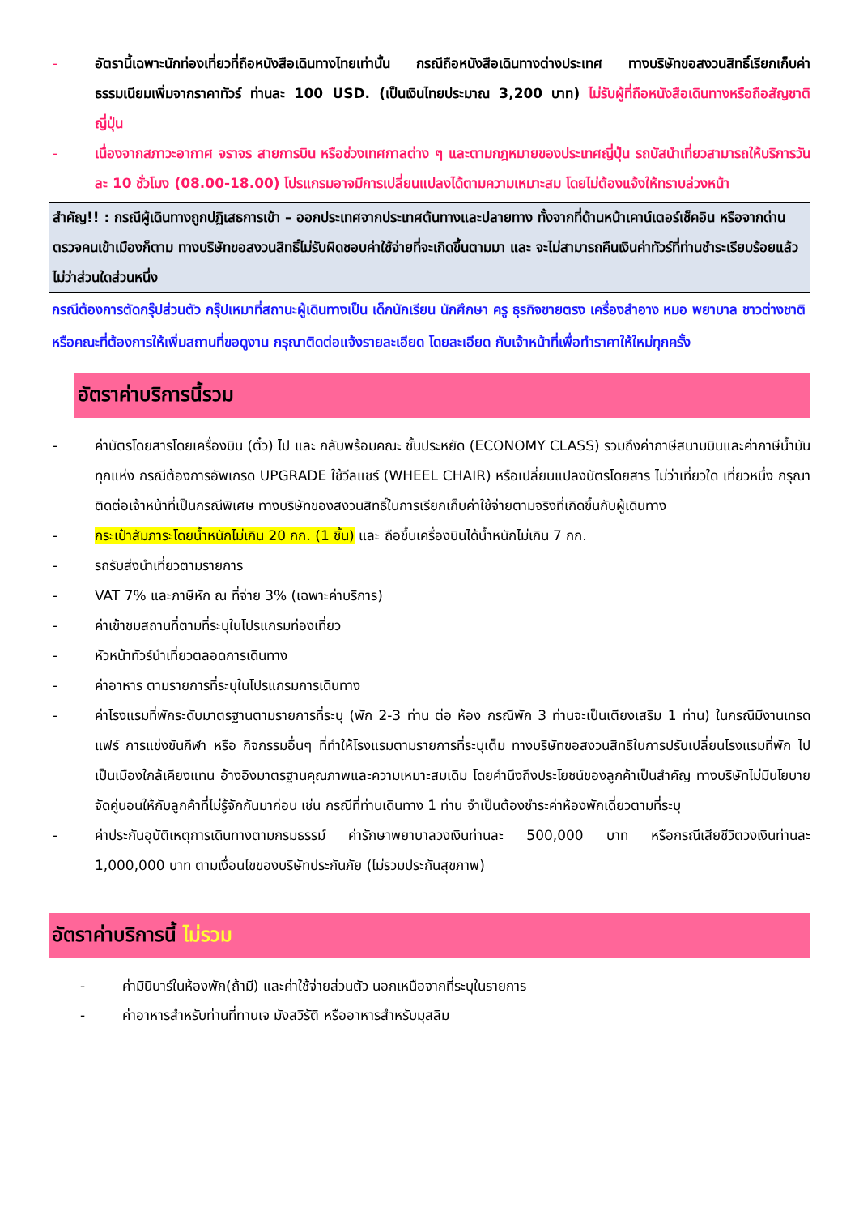- อัตรานี้เฉพาะนักท่องเที่ยวที่ถือหนังสือเดินทางไทยเท่านั้น กรณีถือหนังสือเดินทางต่างประเทศ ทางบริษัทขอสงวนสิทธิ์เรียกเก็บค่าธรรมเนียมเพิ่มจากราคาทัวร์ ท่านละ 100 USD. (เป็นเงินไทยประมาณ 3,200 บาท) ไม่รับผู้ที่ถือหนังสือเดินทางหรือถือสัญชาติ ญี่ปุ่น
- เนื่องจากสภาวะอากาศ จราจร สายการบิน หรือช่วงเทศกาลต่าง ๆ และตามกฎหมายของประเทศญี่ปุ่น รถบัสนำเที่ยวสามารถให้บริการวันละ 10 ชั่วโมง (08.00-18.00) โปรแกรมอาจมีการเปลี่ยนแปลงได้ตามความเหมาะสม โดยไม่ต้องแจ้งให้ทราบล่วงหน้า
สำคัญ!! : กรณีผู้เดินทางถูกปฏิเสธการเข้า – ออกประเทศจากประเทศต้นทางและปลายทาง ทั้งจากที่ด้านหน้าเคาน์เตอร์เช็คอิน หรือจากด่านตรวจคนเข้าเมืองก็ตาม ทางบริษัทขอสงวนสิทธิ์ไม่รับผิดชอบค่าใช้จ่ายที่จะเกิดขึ้นตามมา และ จะไม่สามารถคืนเงินค่าทัวร์ที่ท่านชำระเรียบร้อยแล้วไม่ว่าส่วนใดส่วนหนึ่ง
กรณีต้องการตัดกรุ๊ปส่วนตัว กรุ๊ปเหมาที่สถานะผู้เดินทางเป็น เด็กนักเรียน นักศึกษา ครู ธุรกิจขายตรง เครื่องสำอาง หมอ พยาบาล ชาวต่างชาติ หรือคณะที่ต้องการให้เพิ่มสถานที่ขอดูงาน กรุณาติดต่อแจ้งรายละเอียด โดยละเอียด กับเจ้าหน้าที่เพื่อทำราคาให้ใหม่ทุกครั้ง
อัตราค่าบริการนี้รวม
- ค่าบัตรโดยสารโดยเครื่องบิน (ตั๋ว) ไป และ กลับพร้อมคณะ ชั้นประหยัด (ECONOMY CLASS) รวมถึงค่าภาษีสนามบินและค่าภาษีน้ำมันทุกแห่ง กรณีต้องการอัพเกรด UPGRADE ใช้วีลแชร์ (WHEEL CHAIR) หรือเปลี่ยนแปลงบัตรโดยสาร ไม่ว่าเที่ยวใด เที่ยวหนึ่ง กรุณาติดต่อเจ้าหน้าที่เป็นกรณีพิเศษ ทางบริษัทของสงวนสิทธิ์ในการเรียกเก็บค่าใช้จ่ายตามจริงที่เกิดขึ้นกับผู้เดินทาง
- กระเป๋าสัมภาระโดยน้ำหนักไม่เกิน 20 กก. (1 ชิ้น) และ ถือขึ้นเครื่องบินได้น้ำหนักไม่เกิน 7 กก.
- รถรับส่งนำเที่ยวตามรายการ
- VAT 7% และภาษีหัก ณ ที่จ่าย 3% (เฉพาะค่าบริการ)
- ค่าเข้าชมสถานที่ตามที่ระบุในโปรแกรมท่องเที่ยว
- หัวหน้าทัวร์นำเที่ยวตลอดการเดินทาง
- ค่าอาหาร ตามรายการที่ระบุในโปรแกรมการเดินทาง
- ค่าโรงแรมที่พักระดับมาตรฐานตามรายการที่ระบุ (พัก 2-3 ท่าน ต่อ ห้อง กรณีพัก 3 ท่านจะเป็นเตียงเสริม 1 ท่าน) ในกรณีมีงานเทรดแฟร์ การแข่งขันกีฬา หรือ กิจกรรมอื่นๆ ที่ทำให้โรงแรมตามรายการที่ระบุเต็ม ทางบริษัทขอสงวนสิทธิในการปรับเปลี่ยนโรงแรมที่พัก ไปเป็นเมืองใกล้เคียงแทน อ้างอิงมาตรฐานคุณภาพและความเหมาะสมเดิม โดยคำนึงถึงประโยชน์ของลูกค้าเป็นสำคัญ ทางบริษัทไม่มีนโยบายจัดคู่นอนให้กับลูกค้าที่ไม่รู้จักกันมาก่อน เช่น กรณีที่ท่านเดินทาง 1 ท่าน จำเป็นต้องชำระค่าห้องพักเดี่ยวตามที่ระบุ
- ค่าประกันอุบัติเหตุการเดินทางตามกรมธรรม์ ค่ารักษาพยาบาลวงเงินท่านละ 500,000 บาท หรือกรณีเสียชีวิตวงเงินท่านละ 1,000,000 บาท ตามเงื่อนไขของบริษัทประกันภัย (ไม่รวมประกันสุขภาพ)
อัตราค่าบริการนี้ ไม่รวม
- ค่ามินิบาร์ในห้องพัก(ถ้ามี) และค่าใช้จ่ายส่วนตัว นอกเหนือจากที่ระบุในรายการ
- ค่าอาหารสำหรับท่านที่ทานเจ มังสวิรัติ หรืออาหารสำหรับมุสลิม